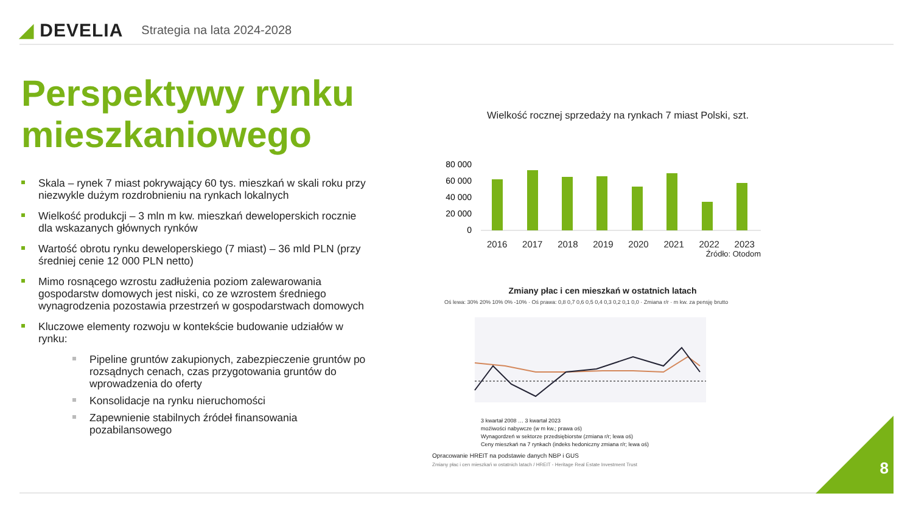◢ DEVELIA
Strategia na lata 2024-2028
Perspektywy rynku mieszkaniowego
Skala – rynek 7 miast pokrywający 60 tys. mieszkań w skali roku przy niezwykle dużym rozdrobnieniu na rynkach lokalnych
Wielkość produkcji – 3 mln m kw. mieszkań deweloperskich rocznie dla wskazanych głównych rynków
Wartość obrotu rynku deweloperskiego (7 miast) – 36 mld PLN (przy średniej cenie 12 000 PLN netto)
Mimo rosnącego wzrostu zadłużenia poziom zalewarowania gospodarstw domowych jest niski, co ze wzrostem średniego wynagrodzenia pozostawia przestrzeń w gospodarstwach domowych
Kluczowe elementy rozwoju w kontekście budowanie udziałów w rynku:
Pipeline gruntów zakupionych, zabezpieczenie gruntów po rozsądnych cenach, czas przygotowania gruntów do wprowadzenia do oferty
Konsolidacje na rynku nieruchomości
Zapewnienie stabilnych źródeł finansowania pozabilansowego
Wielkość rocznej sprzedaży na rynkach 7 miast Polski, szt.
80 000
60 000
40 000
20 000
0
2016 2017 2018 2019 2020 2021 2022 2023
Źródło: Otodom
Zmiany płac i cen mieszkań w ostatnich latach
Oś lewa: 30% 20% 10% 0% -10% · Oś prawa: 0,8 0,7 0,6 0,5 0,4 0,3 0,2 0,1 0,0 · Zmiana r/r · m kw. za pensję brutto
3 kwartał 2008 … 3 kwartał 2023
moźiwości nabywcze (w m kw.; prawa oś)
Wynagordzeń w sektorze przedsiębiorstw (zmiana r/r; lewa oś)
Ceny mieszkań na 7 rynkach (indeks hedoniczny zmiana r/r; lewa oś)
Opracowanie HREIT na podstawie danych NBP i GUS
Zmiany płac i cen mieszkań w ostatnich latach / HREIT - Heritage Real Estate Investment Trust
8